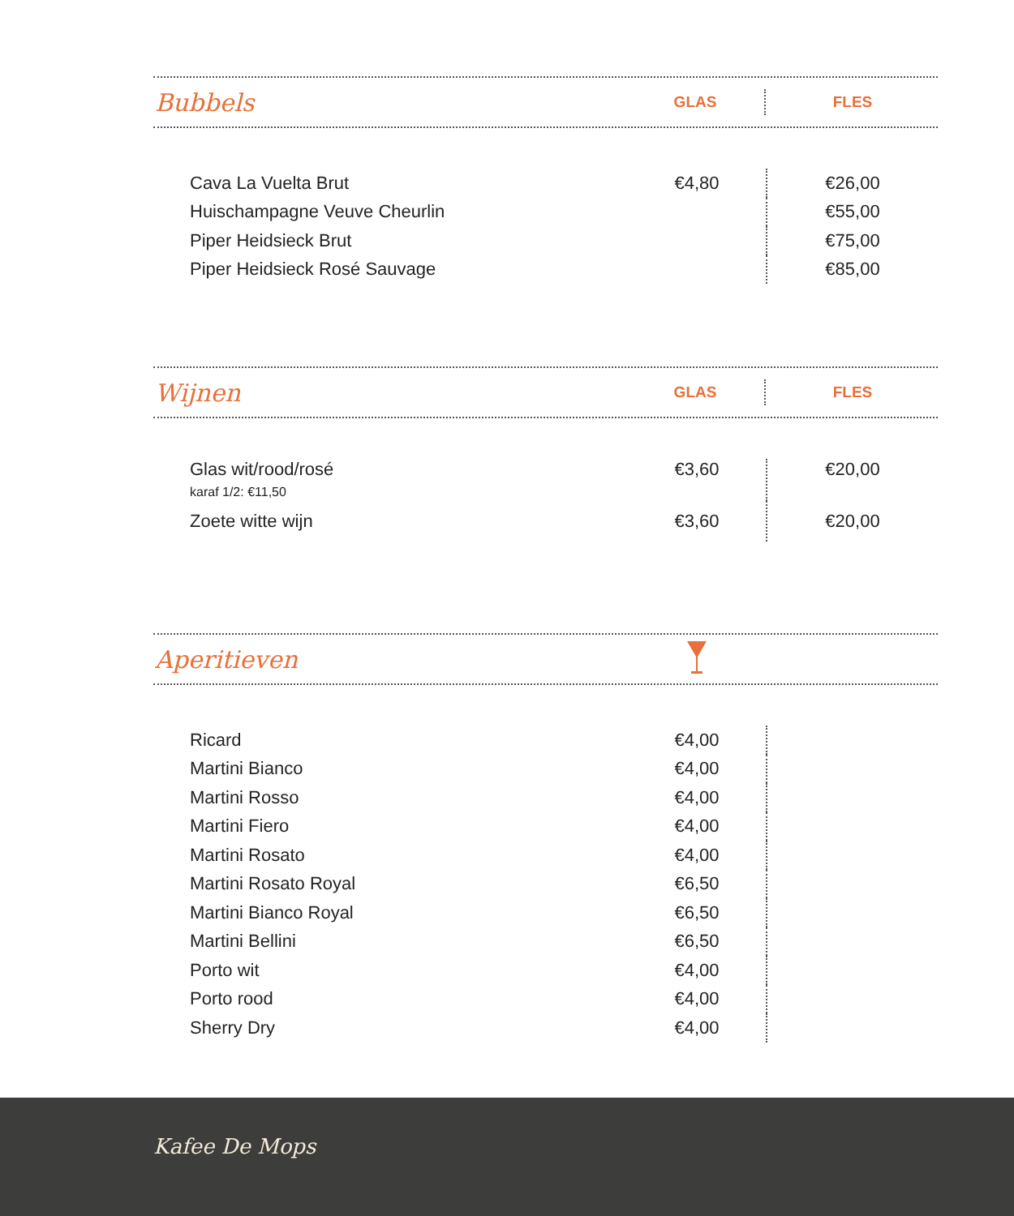Bubbels
GLAS FLES
| Cava La Vuelta Brut | €4,80 | €26,00 |
| Huischampagne Veuve Cheurlin | | €55,00 |
| Piper Heidsieck Brut | | €75,00 |
| Piper Heidsieck Rosé Sauvage | | €85,00 |
Wijnen
GLAS FLES
| Glas wit/rood/rosé karaf 1/2: €11,50 | €3,60 | €20,00 |
| Zoete witte wijn | €3,60 | €20,00 |
Aperitieven
| Ricard | €4,00 | |
| Martini Bianco | €4,00 | |
| Martini Rosso | €4,00 | |
| Martini Fiero | €4,00 | |
| Martini Rosato | €4,00 | |
| Martini Rosato Royal | €6,50 | |
| Martini Bianco Royal | €6,50 | |
| Martini Bellini | €6,50 | |
| Porto wit | €4,00 | |
| Porto rood | €4,00 | |
| Sherry Dry | €4,00 | |
Kafee De Mops